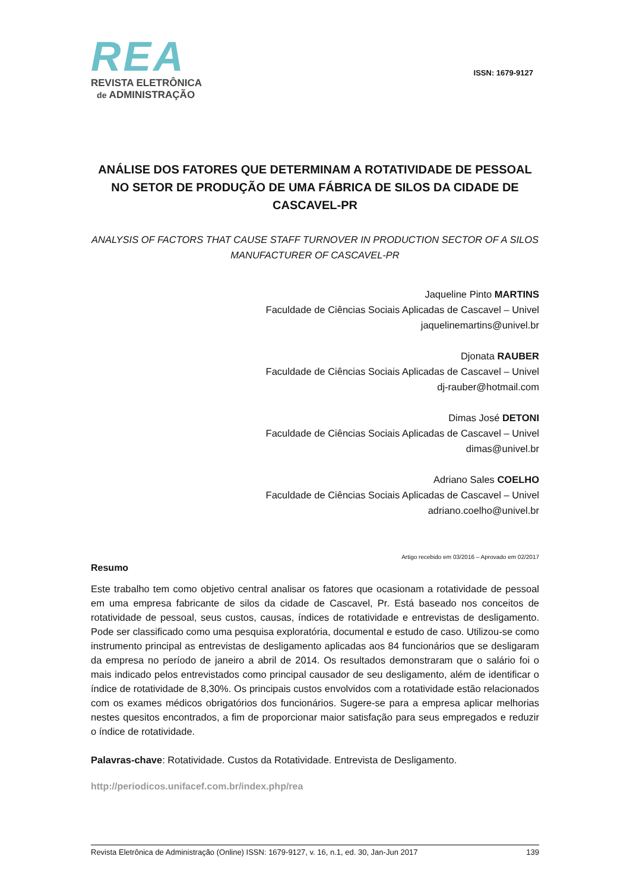REA
REVISTA ELETRÔNICA
de ADMINISTRAÇÃO
ISSN: 1679-9127
ANÁLISE DOS FATORES QUE DETERMINAM A ROTATIVIDADE DE PESSOAL NO SETOR DE PRODUÇÃO DE UMA FÁBRICA DE SILOS DA CIDADE DE CASCAVEL-PR
ANALYSIS OF FACTORS THAT CAUSE STAFF TURNOVER IN PRODUCTION SECTOR OF A SILOS MANUFACTURER OF CASCAVEL-PR
Jaqueline Pinto MARTINS
Faculdade de Ciências Sociais Aplicadas de Cascavel – Univel
jaquelinemartins@univel.br
Djonata RAUBER
Faculdade de Ciências Sociais Aplicadas de Cascavel – Univel
dj-rauber@hotmail.com
Dimas José DETONI
Faculdade de Ciências Sociais Aplicadas de Cascavel – Univel
dimas@univel.br
Adriano Sales COELHO
Faculdade de Ciências Sociais Aplicadas de Cascavel – Univel
adriano.coelho@univel.br
Artigo recebido em 03/2016 – Aprovado em 02/2017
Resumo
Este trabalho tem como objetivo central analisar os fatores que ocasionam a rotatividade de pessoal em uma empresa fabricante de silos da cidade de Cascavel, Pr. Está baseado nos conceitos de rotatividade de pessoal, seus custos, causas, índices de rotatividade e entrevistas de desligamento. Pode ser classificado como uma pesquisa exploratória, documental e estudo de caso. Utilizou-se como instrumento principal as entrevistas de desligamento aplicadas aos 84 funcionários que se desligaram da empresa no período de janeiro a abril de 2014. Os resultados demonstraram que o salário foi o mais indicado pelos entrevistados como principal causador de seu desligamento, além de identificar o índice de rotatividade de 8,30%. Os principais custos envolvidos com a rotatividade estão relacionados com os exames médicos obrigatórios dos funcionários. Sugere-se para a empresa aplicar melhorias nestes quesitos encontrados, a fim de proporcionar maior satisfação para seus empregados e reduzir o índice de rotatividade.
Palavras-chave: Rotatividade. Custos da Rotatividade. Entrevista de Desligamento.
http://periodicos.unifacef.com.br/index.php/rea
Revista Eletrônica de Administração (Online) ISSN: 1679-9127, v. 16, n.1, ed. 30, Jan-Jun 2017 139